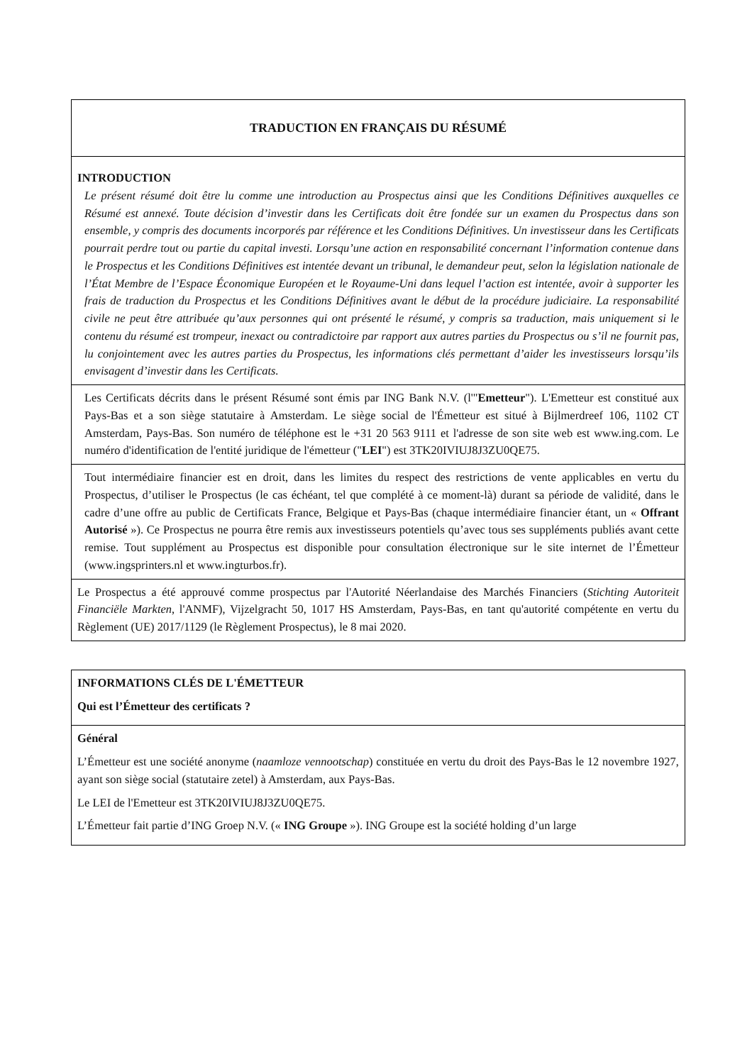| TRADUCTION EN FRANÇAIS DU RÉSUMÉ |
| INTRODUCTION Le présent résumé doit être lu comme une introduction au Prospectus ainsi que les Conditions Définitives auxquelles ce Résumé est annexé. Toute décision d’investir dans les Certificats doit être fondée sur un examen du Prospectus dans son ensemble, y compris des documents incorporés par référence et les Conditions Définitives. Un investisseur dans les Certificats pourrait perdre tout ou partie du capital investi. Lorsqu’une action en responsabilité concernant l’information contenue dans le Prospectus et les Conditions Définitives est intentée devant un tribunal, le demandeur peut, selon la législation nationale de l’État Membre de l’Espace Économique Européen et le Royaume-Uni dans lequel l’action est intentée, avoir à supporter les frais de traduction du Prospectus et les Conditions Définitives avant le début de la procédure judiciaire. La responsabilité civile ne peut être attribuée qu’aux personnes qui ont présenté le résumé, y compris sa traduction, mais uniquement si le contenu du résumé est trompeur, inexact ou contradictoire par rapport aux autres parties du Prospectus ou s’il ne fournit pas, lu conjointement avec les autres parties du Prospectus, les informations clés permettant d’aider les investisseurs lorsqu’ils envisagent d’investir dans les Certificats. |
| Les Certificats décrits dans le présent Résumé sont émis par ING Bank N.V. (l'" Emetteur "). L'Emetteur est constitué aux Pays-Bas et a son siège statutaire à Amsterdam. Le siège social de l'Émetteur est situé à Bijlmerdreef 106, 1102 CT Amsterdam, Pays-Bas. Son numéro de téléphone est le +31 20 563 9111 et l'adresse de son site web est www.ing.com. Le numéro d'identification de l'entité juridique de l'émetteur (" LEI ") est 3TK20IVIUJ8J3ZU0QE75. |
| Tout intermédiaire financier est en droit, dans les limites du respect des restrictions de vente applicables en vertu du Prospectus, d’utiliser le Prospectus (le cas échéant, tel que complété à ce moment-là) durant sa période de validité, dans le cadre d’une offre au public de Certificats France, Belgique et Pays-Bas (chaque intermédiaire financier étant, un « Offrant Autorisé »). Ce Prospectus ne pourra être remis aux investisseurs potentiels qu’avec tous ses suppléments publiés avant cette remise. Tout supplément au Prospectus est disponible pour consultation électronique sur le site internet de l’Émetteur (www.ingsprinters.nl et www.ingturbos.fr). |
| Le Prospectus a été approuvé comme prospectus par l'Autorité Néerlandaise des Marchés Financiers ( Stichting Autoriteit Financiële Markten , l'ANMF), Vijzelgracht 50, 1017 HS Amsterdam, Pays-Bas, en tant qu'autorité compétente en vertu du Règlement (UE) 2017/1129 (le Règlement Prospectus), le 8 mai 2020. |
| INFORMATIONS CLÉS DE L'ÉMETTEUR Qui est l’Émetteur des certificats ? |
| Général L’Émetteur est une société anonyme ( naamloze vennootschap ) constituée en vertu du droit des Pays-Bas le 12 novembre 1927, ayant son siège social (statutaire zetel) à Amsterdam, aux Pays-Bas. Le LEI de l'Emetteur est 3TK20IVIUJ8J3ZU0QE75. L’Émetteur fait partie d’ING Groep N.V. (« ING Groupe »). ING Groupe est la société holding d’un large |